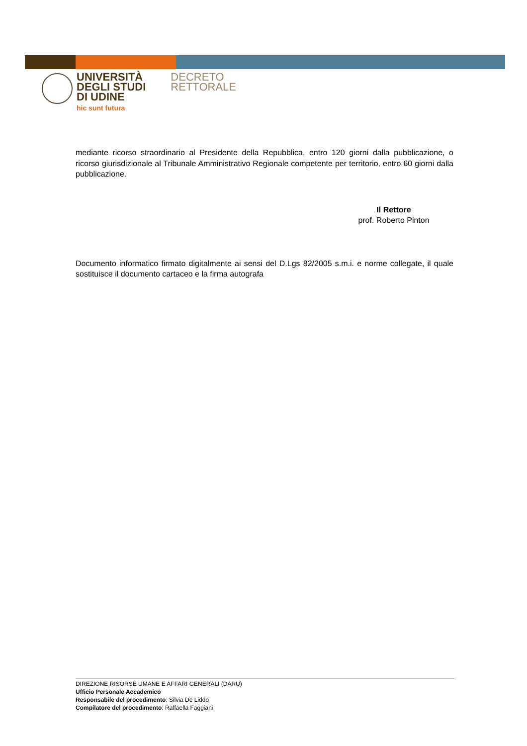UNIVERSITÀ
DEGLI STUDI
DI UDINE
hic sunt futura
DECRETO
RETTORALE
mediante ricorso straordinario al Presidente della Repubblica, entro 120 giorni dalla pubblicazione, o ricorso giurisdizionale al Tribunale Amministrativo Regionale competente per territorio, entro 60 giorni dalla pubblicazione.
Il Rettore
prof. Roberto Pinton
Documento informatico firmato digitalmente ai sensi del D.Lgs 82/2005 s.m.i. e norme collegate, il quale sostituisce il documento cartaceo e la firma autografa
DIREZIONE RISORSE UMANE E AFFARI GENERALI (DARU)
Ufficio Personale Accademico
Responsabile del procedimento: Silvia De Liddo
Compilatore del procedimento: Raffaella Faggiani